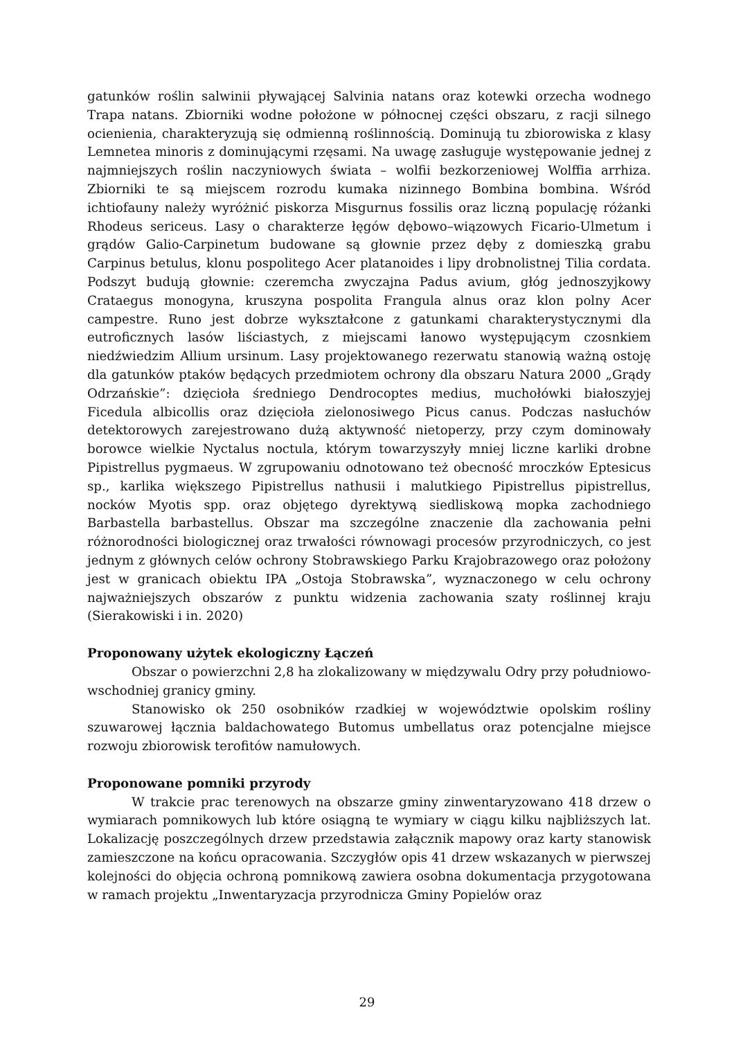gatunków roślin salwinii pływającej Salvinia natans oraz kotewki orzecha wodnego Trapa natans. Zbiorniki wodne położone w północnej części obszaru, z racji silnego ocienienia, charakteryzują się odmienną roślinnością. Dominują tu zbiorowiska z klasy Lemnetea minoris z dominującymi rzęsami. Na uwagę zasługuje występowanie jednej z najmniejszych roślin naczyniowych świata – wolfii bezkorzeniowej Wolffia arrhiza. Zbiorniki te są miejscem rozrodu kumaka nizinnego Bombina bombina. Wśród ichtiofauny należy wyróżnić piskorza Misgurnus fossilis oraz liczną populację różanki Rhodeus sericeus. Lasy o charakterze łęgów dębowo–wiązowych Ficario-Ulmetum i grądów Galio-Carpinetum budowane są głownie przez dęby z domieszką grabu Carpinus betulus, klonu pospolitego Acer platanoides i lipy drobnolistnej Tilia cordata. Podszyt budują głownie: czeremcha zwyczajna Padus avium, głóg jednoszyjkowy Crataegus monogyna, kruszyna pospolita Frangula alnus oraz klon polny Acer campestre. Runo jest dobrze wykształcone z gatunkami charakterystycznymi dla eutroficznych lasów liściastych, z miejscami łanowo występującym czosnkiem niedźwiedzim Allium ursinum. Lasy projektowanego rezerwatu stanowią ważną ostoję dla gatunków ptaków będących przedmiotem ochrony dla obszaru Natura 2000 „Grądy Odrzańskie”: dzięcioła średniego Dendrocoptes medius, muchołówki białoszyjej Ficedula albicollis oraz dzięcioła zielonosiwego Picus canus. Podczas nasłuchów detektorowych zarejestrowano dużą aktywność nietoperzy, przy czym dominowały borowce wielkie Nyctalus noctula, którym towarzyszyły mniej liczne karliki drobne Pipistrellus pygmaeus. W zgrupowaniu odnotowano też obecność mroczków Eptesicus sp., karlika większego Pipistrellus nathusii i malutkiego Pipistrellus pipistrellus, nocków Myotis spp. oraz objętego dyrektywą siedliskową mopka zachodniego Barbastella barbastellus. Obszar ma szczególne znaczenie dla zachowania pełni różnorodności biologicznej oraz trwałości równowagi procesów przyrodniczych, co jest jednym z głównych celów ochrony Stobrawskiego Parku Krajobrazowego oraz położony jest w granicach obiektu IPA „Ostoja Stobrawska”, wyznaczonego w celu ochrony najważniejszych obszarów z punktu widzenia zachowania szaty roślinnej kraju (Sierakowiski i in. 2020)
Proponowany użytek ekologiczny Łączeń
Obszar o powierzchni 2,8 ha zlokalizowany w międzywalu Odry przy południowo-wschodniej granicy gminy.
Stanowisko ok 250 osobników rzadkiej w województwie opolskim rośliny szuwarowej łącznia baldachowatego Butomus umbellatus oraz potencjalne miejsce rozwoju zbiorowisk terofitów namułowych.
Proponowane pomniki przyrody
W trakcie prac terenowych na obszarze gminy zinwentaryzowano 418 drzew o wymiarach pomnikowych lub które osiągną te wymiary w ciągu kilku najbliższych lat. Lokalizację poszczególnych drzew przedstawia załącznik mapowy oraz karty stanowisk zamieszczone na końcu opracowania. Szczygłów opis 41 drzew wskazanych w pierwszej kolejności do objęcia ochroną pomnikową zawiera osobna dokumentacja przygotowana w ramach projektu „Inwentaryzacja przyrodnicza Gminy Popielów oraz
29